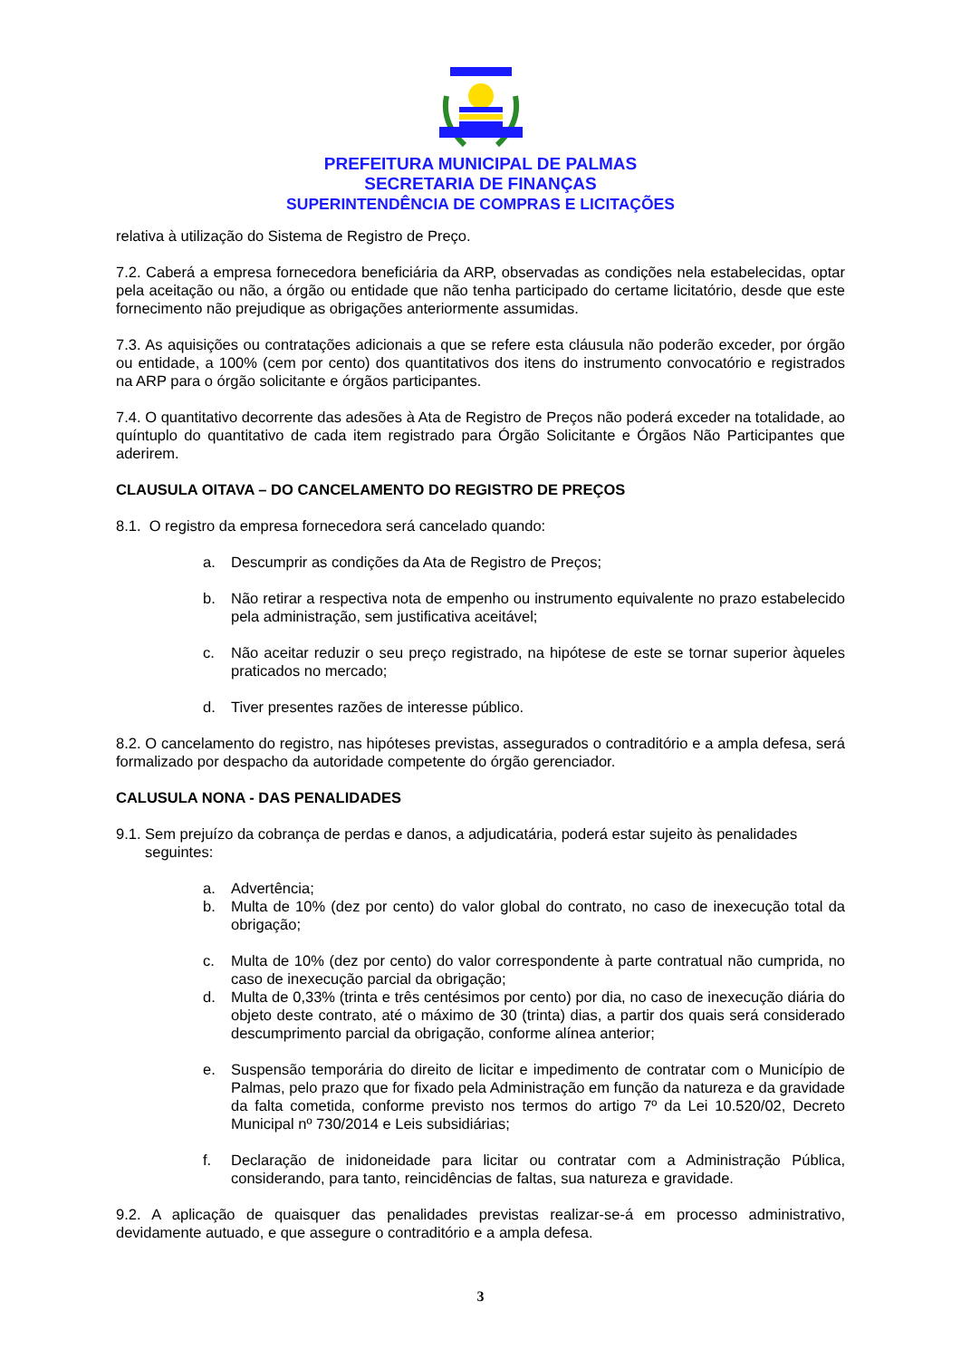PREFEITURA MUNICIPAL DE PALMAS
SECRETARIA DE FINANÇAS
SUPERINTENDÊNCIA DE COMPRAS E LICITAÇÕES
relativa à utilização do Sistema de Registro de Preço.
7.2. Caberá a empresa fornecedora beneficiária da ARP, observadas as condições nela estabelecidas, optar pela aceitação ou não, a órgão ou entidade que não tenha participado do certame licitatório, desde que este fornecimento não prejudique as obrigações anteriormente assumidas.
7.3. As aquisições ou contratações adicionais a que se refere esta cláusula não poderão exceder, por órgão ou entidade, a 100% (cem por cento) dos quantitativos dos itens do instrumento convocatório e registrados na ARP para o órgão solicitante e órgãos participantes.
7.4. O quantitativo decorrente das adesões à Ata de Registro de Preços não poderá exceder na totalidade, ao quíntuplo do quantitativo de cada item registrado para Órgão Solicitante e Órgãos Não Participantes que aderirem.
CLAUSULA OITAVA – DO CANCELAMENTO DO REGISTRO DE PREÇOS
8.1. O registro da empresa fornecedora será cancelado quando:
a. Descumprir as condições da Ata de Registro de Preços;
b. Não retirar a respectiva nota de empenho ou instrumento equivalente no prazo estabelecido pela administração, sem justificativa aceitável;
c. Não aceitar reduzir o seu preço registrado, na hipótese de este se tornar superior àqueles praticados no mercado;
d. Tiver presentes razões de interesse público.
8.2. O cancelamento do registro, nas hipóteses previstas, assegurados o contraditório e a ampla defesa, será formalizado por despacho da autoridade competente do órgão gerenciador.
CALUSULA NONA - DAS PENALIDADES
9.1. Sem prejuízo da cobrança de perdas e danos, a adjudicatária, poderá estar sujeito às penalidades
seguintes:
a. Advertência;
b. Multa de 10% (dez por cento) do valor global do contrato, no caso de inexecução total da obrigação;
c. Multa de 10% (dez por cento) do valor correspondente à parte contratual não cumprida, no caso de inexecução parcial da obrigação;
d. Multa de 0,33% (trinta e três centésimos por cento) por dia, no caso de inexecução diária do objeto deste contrato, até o máximo de 30 (trinta) dias, a partir dos quais será considerado descumprimento parcial da obrigação, conforme alínea anterior;
e. Suspensão temporária do direito de licitar e impedimento de contratar com o Município de Palmas, pelo prazo que for fixado pela Administração em função da natureza e da gravidade da falta cometida, conforme previsto nos termos do artigo 7º da Lei 10.520/02, Decreto Municipal nº 730/2014 e Leis subsidiárias;
f. Declaração de inidoneidade para licitar ou contratar com a Administração Pública, considerando, para tanto, reincidências de faltas, sua natureza e gravidade.
9.2. A aplicação de quaisquer das penalidades previstas realizar-se-á em processo administrativo, devidamente autuado, e que assegure o contraditório e a ampla defesa.
3